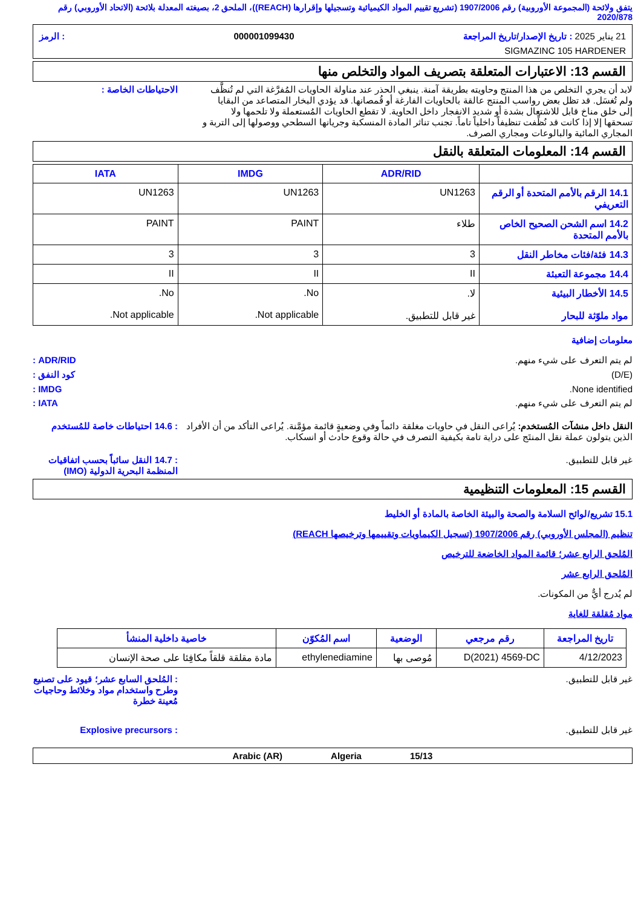يتفق ولائحة (المجموعة الأوروبية) رقم 1907/2006 (تشريع تقييم المواد الكيميائية وتسجيلها وإقرارها (REACH))، الملحق 2، بصيغته المعدلة بلائحة (الاتحاد الأوروبي) رقم 2020/878
21 يناير 2025 : تاريخ الإصدار/تاريخ المراجعة 000001099430: الرمز
SIGMAZINC 105 HARDENER
القسم 13: الاعتبارات المتعلقة بتصريف المواد والتخلص منها
لابد أن يجري التخلص من هذا المنتج وحاويته بطريقة آمنة. ينبغي الحذر عند مناولة الحاويات المُفرَّغة التي لم تُنظَّف ولم تُغسَل. قد تظل بعض رواسب المنتج عالقة بالحاويات الفارغة أو قُمصانها. قد يؤدي البخار المتصاعد من البقايا إلى خلق مناخ قابل للاشتعال بشدة أو شديد الانفجار داخل الحاوية. لا تقطع الحاويات المُستعملة ولا تلحمها ولا تسحقها إلا إذا كانت قد نُظِّفت تنظيفاً داخلياً تاماً. تجنب تناثر المادة المنسكبة وجريانها السطحي ووصولها إلى التربة و المجاري المائية والبالوعات ومجاري الصرف.
الاحتياطات الخاصة :
القسم 14: المعلومات المتعلقة بالنقل
| | ADR/RID | IMDG | IATA |
| --- | --- | --- | --- |
| 14.1 الرقم بالأمم المتحدة أو الرقم التعريفي | UN1263 | UN1263 | UN1263 |
| 14.2 اسم الشحن الصحيح الخاص بالأمم المتحدة | طلاء | PAINT | PAINT |
| 14.3 فئة/فئات مخاطر النقل | 3 | 3 | 3 |
| 14.4 مجموعة التعبئة | II | II | II |
| 14.5 الأخطار البيئية مواد ملوّثة للبحار | لا. غير قابل للتطبيق. | No. Not applicable. | No. Not applicable. |
معلومات إضافية
لم يتم التعرف على شيء منهم. ADR/RID :
(D/E) كود النفق :
None identified. IMDG :
لم يتم التعرف على شيء منهم. IATA :
النقل داخل منشآت المُستخدم: يُراعى النقل في حاويات مغلقة دائماً وفي وضعيةٍ قائمة مؤمَّنة. يُراعى التأكد من أن الأفراد الذين يتولون عملة نقل المنتَج على دراية تامة بكيفية التصرف في حالة وقوع حادث أو انسكاب.
: 14.6 احتياطات خاصة للمُستخدم
غير قابل للتطبيق. : 14.7 النقل سائباً بحسب اتفاقيات المنظمة البحرية الدولية (IMO)
القسم 15: المعلومات التنظيمية
15.1 تشريع/لوائح السلامة والصحة والبيئة الخاصة بالمادة أو الخليط
تنظيم (المجلس الأوروبي) رقم 1907/2006 (تسجيل الكيماويات وتقييمها وترخيصها REACH)
المُلحق الرابع عشر؛ قائمة المواد الخاضعة للترخيص
المُلحق الرابع عشر
لم يُدرج أيٌّ من المكونات.
مواد مُقلقة للغاية
| تاريخ المراجعة | رقم مرجعي | الوضعية | اسم المُكوّن | خاصية داخلية المنشأ |
| --- | --- | --- | --- | --- |
| 4/12/2023 | D(2021) 4569-DC | مُوصى بها | ethylenediamine | مادة مقلقة قلقاً مكافِئا على صحة الإنسان |
غير قابل للتطبيق. : المُلحق السابع عشر؛ قيود على تصنيع وطرح واستخدام مواد وخلائط وحاجيات مُعينة خطرة
غير قابل للتطبيق. : Explosive precursors
15/13 Algeria Arabic (AR)